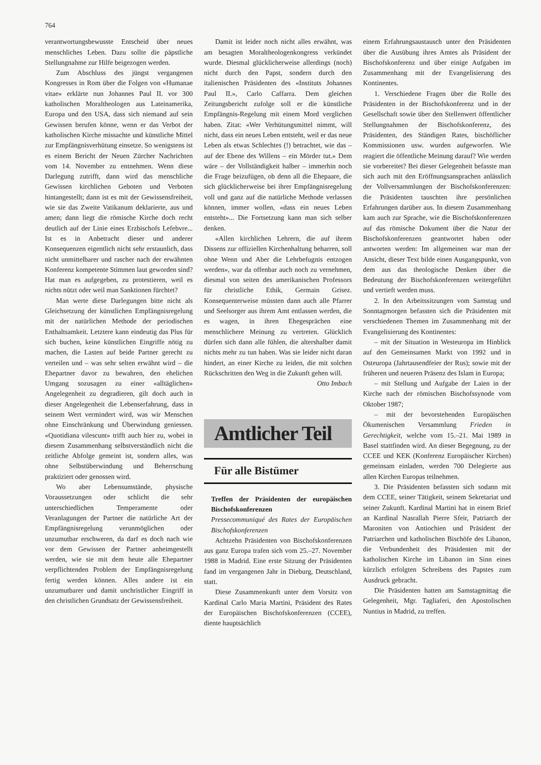764
verantwortungsbewusste Entscheid über neues menschliches Leben. Dazu sollte die päpstliche Stellungnahme zur Hilfe beigezogen werden.
Zum Abschluss des jüngst vergangenen Kongresses in Rom über die Folgen von «Humanae vitae» erklärte nun Johannes Paul II. vor 300 katholischen Moraltheologen aus Lateinamerika, Europa und den USA, dass sich niemand auf sein Gewissen berufen könne, wenn er das Verbot der katholischen Kirche missachte und künstliche Mittel zur Empfängnisverhütung einsetze. So wenigstens ist es einem Bericht der Neuen Zürcher Nachrichten vom 14. November zu entnehmen. Wenn diese Darlegung zutrifft, dann wird das menschliche Gewissen kirchlichen Geboten und Verboten hintangestellt; dann ist es mit der Gewissensfreiheit, wie sie das Zweite Vatikanum deklarierte, aus und amen; dann liegt die römische Kirche doch recht deutlich auf der Linie eines Erzbischofs Lefebvre... Ist es in Anbetracht dieser und anderer Konsequenzen eigentlich nicht sehr erstaunlich, dass nicht unmittelbarer und rascher nach der erwähnten Konferenz kompetente Stimmen laut geworden sind? Hat man es aufgegeben, zu protestieren, weil es nichts nützt oder weil man Sanktionen fürchtet?
Man werte diese Darlegungen bitte nicht als Gleichsetzung der künstlichen Empfängnisregelung mit der natürlichen Methode der periodischen Enthaltsamkeit. Letztere kann eindeutig das Plus für sich buchen, keine künstlichen Eingriffe nötig zu machen, die Lasten auf beide Partner gerecht zu verteilen und – was sehr selten erwähnt wird – die Ehepartner davor zu bewahren, den ehelichen Umgang sozusagen zu einer «alltäglichen» Angelegenheit zu degradieren, gilt doch auch in dieser Angelegenheit die Lebenserfahrung, dass in seinem Wert vermindert wird, was wir Menschen ohne Einschränkung und Überwindung geniessen. «Quotidiana vilescunt» trifft auch hier zu, wobei in diesem Zusammenhang selbstverständlich nicht die zeitliche Abfolge gemeint ist, sondern alles, was ohne Selbstüberwindung und Beherrschung praktiziert oder genossen wird.
Wo aber Lebensumstände, physische Voraussetzungen oder schlicht die sehr unterschiedlichen Temperamente oder Veranlagungen der Partner die natürliche Art der Empfängnisregelung verunmöglichen oder unzumutbar erschweren, da darf es doch nach wie vor dem Gewissen der Partner anheimgestellt werden, wie sie mit dem heute alle Ehepartner verpflichtenden Problem der Empfängnisregelung fertig werden können. Alles andere ist ein unzumutbarer und damit unchristlicher Eingriff in den christlichen Grundsatz der Gewissensfreiheit.
Damit ist leider noch nicht alles erwähnt, was am besagten Moraltheologenkongress verkündet wurde. Diesmal glücklicherweise allerdings (noch) nicht durch den Papst, sondern durch den italienischen Präsidenten des «Instituts Johannes Paul II.», Carlo Caffarra. Dem gleichen Zeitungsbericht zufolge soll er die künstliche Empfängnis-Regelung mit einem Mord verglichen haben. Zitat: «Wer Verhütungsmittel nimmt, will nicht, dass ein neues Leben entsteht, weil er das neue Leben als etwas Schlechtes (!) betrachtet, wie das – auf der Ebene des Willens – ein Mörder tut.» Dem wäre – der Vollständigkeit halber – immerhin noch die Frage beizufügen, ob denn all die Ehepaare, die sich glücklicherweise bei ihrer Empfängnisregelung voll und ganz auf die natürliche Methode verlassen können, immer wollen, «dass ein neues Leben entsteht»... Die Fortsetzung kann man sich selber denken.
«Allen kirchlichen Lehrern, die auf ihrem Dissens zur offiziellen Kirchenhaltung beharren, soll ohne Wenn und Aber die Lehrbefugnis entzogen werden», war da offenbar auch noch zu vernehmen, diesmal von seiten des amerikanischen Professors für christliche Ethik, Germain Grisez. Konsequenterweise müssten dann auch alle Pfarrer und Seelsorger aus ihrem Amt entlassen werden, die es wagen, in ihren Ehegesprächen eine menschlichere Meinung zu vertreten. Glücklich dürfen sich dann alle fühlen, die altershalber damit nichts mehr zu tun haben. Was sie leider nicht daran hindert, an einer Kirche zu leiden, die mit solchen Rückschritten den Weg in die Zukunft gehen will. Otto Imbach
Amtlicher Teil
Für alle Bistümer
Treffen der Präsidenten der europäischen Bischofskonferenzen
Pressecommuniqué des Rates der Europäischen Bischofskonferenzen
Achtzehn Präsidenten von Bischofskonferenzen aus ganz Europa trafen sich vom 25.–27. November 1988 in Madrid. Eine erste Sitzung der Präsidenten fand im vergangenen Jahr in Dieburg, Deutschland, statt.
Diese Zusammenkunft unter dem Vorsitz von Kardinal Carlo Maria Martini, Präsident des Rates der Europäischen Bischofskonferenzen (CCEE), diente hauptsächlich
einem Erfahrungsaustausch unter den Präsidenten über die Ausübung ihres Amtes als Präsident der Bischofskonferenz und über einige Aufgaben im Zusammenhang mit der Evangelisierung des Kontinentes.
1. Verschiedene Fragen über die Rolle des Präsidenten in der Bischofskonferenz und in der Gesellschaft sowie über den Stellenwert öffentlicher Stellungnahmen der Bischofskonferenz, des Präsidenten, des Ständigen Rates, bischöflicher Kommissionen usw. wurden aufgeworfen. Wie reagiert die öffentliche Meinung darauf? Wie werden sie vorbereitet? Bei dieser Gelegenheit befasste man sich auch mit den Eröffnungsansprachen anlässlich der Vollversammlungen der Bischofskonferenzen: die Präsidenten tauschten ihre persönlichen Erfahrungen darüber aus. In diesem Zusammenhang kam auch zur Sprache, wie die Bischofskonferenzen auf das römische Dokument über die Natur der Bischofskonferenzen geantwortet haben oder antworten werden: Im allgemeinen war man der Ansicht, dieser Text bilde einen Ausgangspunkt, von dem aus das theologische Denken über die Bedeutung der Bischofskonferenzen weitergeführt und vertieft werden muss.
2. In den Arbeitssitzungen vom Samstag und Sonntagmorgen befassten sich die Präsidenten mit verschiedenen Themen im Zusammenhang mit der Evangelisierung des Kontinentes:
– mit der Situation in Westeuropa im Hinblick auf den Gemeinsamen Markt von 1992 und in Osteuropa (Jahrtausendfeier der Rus); sowie mit der früheren und neueren Präsenz des Islam in Europa;
– mit Stellung und Aufgabe der Laien in der Kirche nach der römischen Bischofssynode vom Oktober 1987;
– mit der bevorstehenden Europäischen Ökumenischen Versammlung Frieden in Gerechtigkeit, welche vom 15.–21. Mai 1989 in Basel stattfinden wird. An dieser Begegnung, zu der CCEE und KEK (Konferenz Europäischer Kirchen) gemeinsam einladen, werden 700 Delegierte aus allen Kirchen Europas teilnehmen.
3. Die Präsidenten befassten sich sodann mit dem CCEE, seiner Tätigkeit, seinem Sekretariat und seiner Zukunft. Kardinal Martini hat in einem Brief an Kardinal Nasrallah Pierre Sfeir, Patriarch der Maroniten von Antiochien und Präsident der Patriarchen und katholischen Bischöfe des Libanon, die Verbundenheit des Präsidenten mit der katholischen Kirche im Libanon im Sinn eines kürzlich erfolgten Schreibens des Papstes zum Ausdruck gebracht.
Die Präsidenten hatten am Samstagmittag die Gelegenheit, Mgr. Tagliaferi, den Apostolischen Nuntius in Madrid, zu treffen.